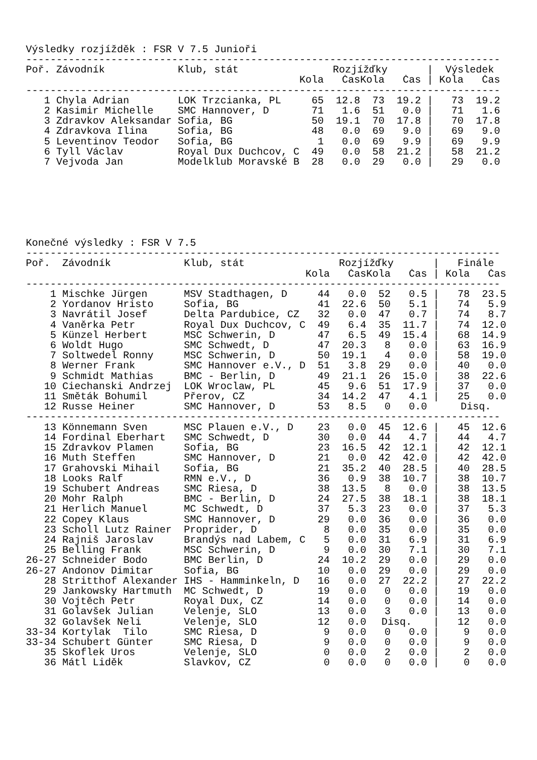Výsledky rozjížděk : FSR V 7.5 Junioři
| ------------------------------------------------------------------------------ | | | | | | | | | |
| Poř. | Závodník | Klub, stát | Rozjížďky | | | | / | Výsledek | |
| | | | Kola | Čas | Kola | Čas | / | Kola | Čas |
| ------------------------------------------------------------------------------ | | | | | | | | | |
| 1 | Chyla Adrian | LOK Trzcianka, PL | 65 | 12.8 | 73 | 19.2 | / | 73 | 19.2 |
| 2 | Kasimir Michelle | SMC Hannover, D | 71 | 1.6 | 51 | 0.0 | / | 71 | 1.6 |
| 3 | Zdravkov Aleksandar | Sofia, BG | 50 | 19.1 | 70 | 17.8 | / | 70 | 17.8 |
| 4 | Zdravkova Ilina | Sofia, BG | 48 | 0.0 | 69 | 9.0 | / | 69 | 9.0 |
| 5 | Leventinov Teodor | Sofia, BG | 1 | 0.0 | 69 | 9.9 | / | 69 | 9.9 |
| 6 | Tyll Václav | Royal Dux Duchcov, C | 49 | 0.0 | 58 | 21.2 | / | 58 | 21.2 |
| 7 | Vejvoda Jan | Modelklub Moravské B | 28 | 0.0 | 29 | 0.0 | / | 29 | 0.0 |
Konečné výsledky : FSR V 7.5
| ------------------------------------------------------------------------------ | | | | | | | | | |
| Poř. | Závodník | Klub, stát | Rozjížďky | | | | / | Finále | |
| | | | Kola | Čas | Kola | Čas | / | Kola | Čas |
| ------------------------------------------------------------------------------ | | | | | | | | | |
| 1 | Mischke Jürgen | MSV Stadthagen, D | 44 | 0.0 | 52 | 0.5 | / | 78 | 23.5 |
| 2 | Yordanov Hristo | Sofia, BG | 41 | 22.6 | 50 | 5.1 | / | 74 | 5.9 |
| 3 | Navrátil Josef | Delta Pardubice, CZ | 32 | 0.0 | 47 | 0.7 | / | 74 | 8.7 |
| 4 | Vaněrka Petr | Royal Dux Duchcov, C | 49 | 6.4 | 35 | 11.7 | / | 74 | 12.0 |
| 5 | Künzel Herbert | MSC Schwerin, D | 47 | 6.5 | 49 | 15.4 | / | 68 | 14.9 |
| 6 | Woldt Hugo | SMC Schwedt, D | 47 | 20.3 | 8 | 0.0 | / | 63 | 16.9 |
| 7 | Soltwedel Ronny | MSC Schwerin, D | 50 | 19.1 | 4 | 0.0 | / | 58 | 19.0 |
| 8 | Werner Frank | SMC Hannover e.V., D | 51 | 3.8 | 29 | 0.0 | / | 40 | 0.0 |
| 9 | Schmidt Mathias | BMC - Berlin, D | 49 | 21.1 | 26 | 15.0 | / | 38 | 22.6 |
| 10 | Ciechanski Andrzej | LOK Wroclaw, PL | 45 | 9.6 | 51 | 17.9 | / | 37 | 0.0 |
| 11 | Směták Bohumil | Přerov, CZ | 34 | 14.2 | 47 | 4.1 | / | 25 | 0.0 |
| 12 | Russe Heiner | SMC Hannover, D | 53 | 8.5 | 0 | 0.0 | | Disq. | |
| ------------------------------------------------------------------------------ | | | | | | | | | |
| 13 | Könnemann Sven | MSC Plauen e.V., D | 23 | 0.0 | 45 | 12.6 | / | 45 | 12.6 |
| 14 | Fordinal Eberhart | SMC Schwedt, D | 30 | 0.0 | 44 | 4.7 | / | 44 | 4.7 |
| 15 | Zdravkov Plamen | Sofia, BG | 23 | 16.5 | 42 | 12.1 | / | 42 | 12.1 |
| 16 | Muth Steffen | SMC Hannover, D | 21 | 0.0 | 42 | 42.0 | / | 42 | 42.0 |
| 17 | Grahovski Mihail | Sofia, BG | 21 | 35.2 | 40 | 28.5 | / | 40 | 28.5 |
| 18 | Looks Ralf | RMN e.V., D | 36 | 0.9 | 38 | 10.7 | / | 38 | 10.7 |
| 19 | Schubert Andreas | SMC Riesa, D | 38 | 13.5 | 8 | 0.0 | / | 38 | 13.5 |
| 20 | Mohr Ralph | BMC - Berlin, D | 24 | 27.5 | 38 | 18.1 | / | 38 | 18.1 |
| 21 | Herlich Manuel | MC Schwedt, D | 37 | 5.3 | 23 | 0.0 | / | 37 | 5.3 |
| 22 | Copey Klaus | SMC Hannover, D | 29 | 0.0 | 36 | 0.0 | / | 36 | 0.0 |
| 23 | Scholl Lutz Rainer | Proprider, D | 8 | 0.0 | 35 | 0.0 | / | 35 | 0.0 |
| 24 | Rajniš Jaroslav | Brandýs nad Labem, C | 5 | 0.0 | 31 | 6.9 | / | 31 | 6.9 |
| 25 | Belling Frank | MSC Schwerin, D | 9 | 0.0 | 30 | 7.1 | / | 30 | 7.1 |
| 26-27 | Schneider Bodo | BMC Berlin, D | 24 | 10.2 | 29 | 0.0 | / | 29 | 0.0 |
| 26-27 | Andonov Dimitar | Sofia, BG | 10 | 0.0 | 29 | 0.0 | / | 29 | 0.0 |
| 28 | Stritthof Alexander | IHS - Hamminkeln, D | 16 | 0.0 | 27 | 22.2 | / | 27 | 22.2 |
| 29 | Jankowsky Hartmuth | MC Schwedt, D | 19 | 0.0 | 0 | 0.0 | / | 19 | 0.0 |
| 30 | Vojtěch Petr | Royal Dux, CZ | 14 | 0.0 | 0 | 0.0 | / | 14 | 0.0 |
| 31 | Golavšek Julian | Velenje, SLO | 13 | 0.0 | 3 | 0.0 | / | 13 | 0.0 |
| 32 | Golavšek Neli | Velenje, SLO | 12 | 0.0 | Disq. | | / | 12 | 0.0 |
| 33-34 | Kortylak Tilo | SMC Riesa, D | 9 | 0.0 | 0 | 0.0 | / | 9 | 0.0 |
| 33-34 | Schubert Günter | SMC Riesa, D | 9 | 0.0 | 0 | 0.0 | / | 9 | 0.0 |
| 35 | Skoflek Uros | Velenje, SLO | 0 | 0.0 | 2 | 0.0 | / | 2 | 0.0 |
| 36 | Mátl Liděk | Slavkov, CZ | 0 | 0.0 | 0 | 0.0 | / | 0 | 0.0 |